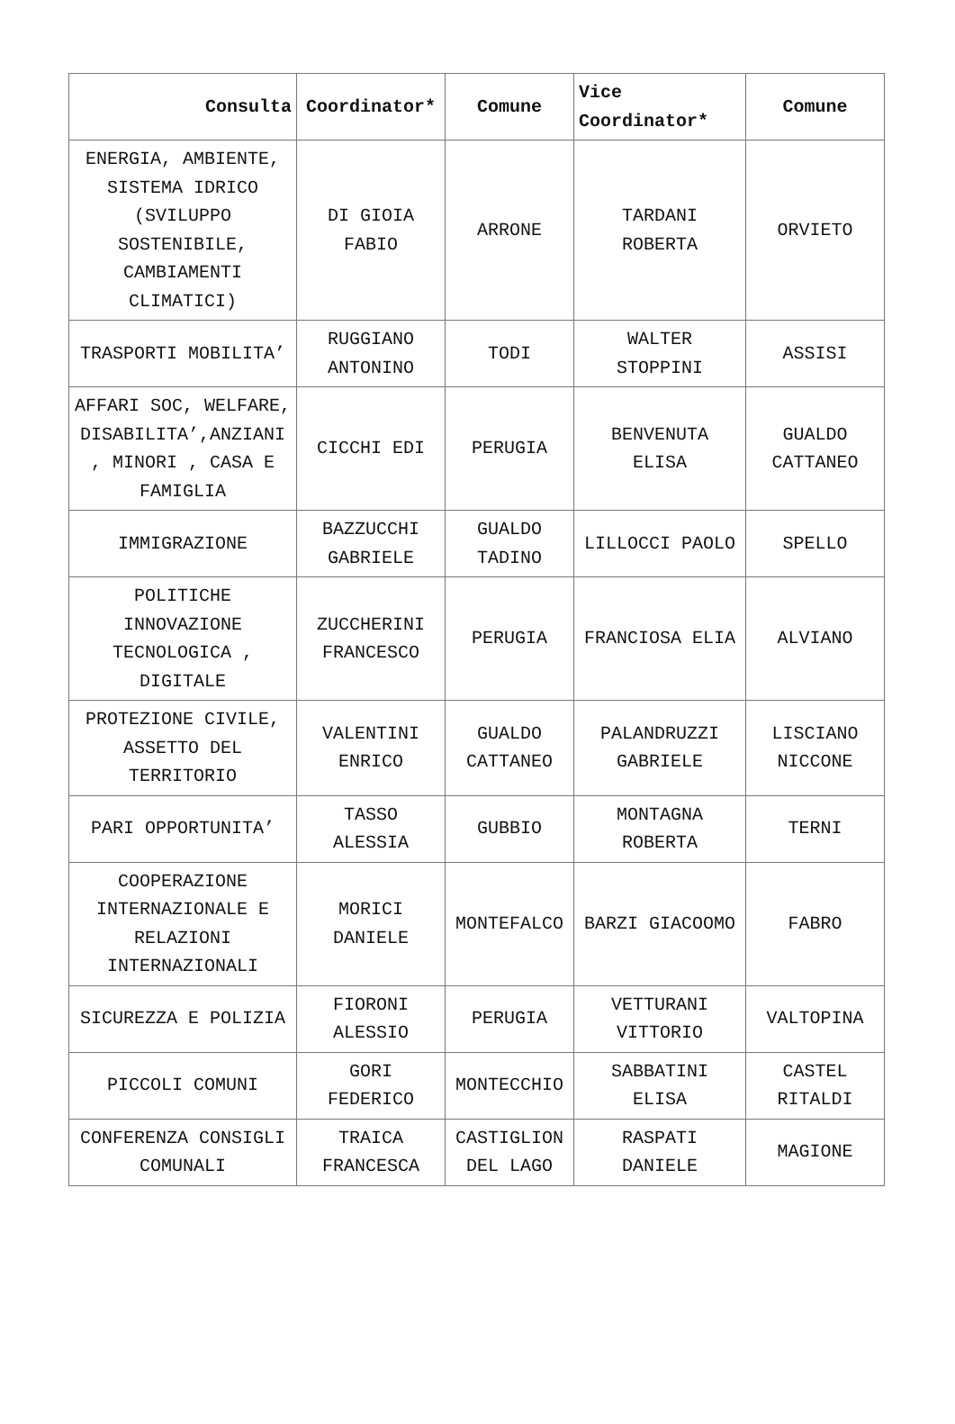| Consulta | Coordinator* | Comune | Vice Coordinator* | Comune |
| --- | --- | --- | --- | --- |
| ENERGIA, AMBIENTE, SISTEMA IDRICO (SVILUPPO SOSTENIBILE, CAMBIAMENTI CLIMATICI) | DI GIOIA FABIO | ARRONE | TARDANI ROBERTA | ORVIETO |
| TRASPORTI MOBILITA’ | RUGGIANO ANTONINO | TODI | WALTER STOPPINI | ASSISI |
| AFFARI SOC, WELFARE, DISABILITA’,ANZIANI , MINORI , CASA E FAMIGLIA | CICCHI EDI | PERUGIA | BENVENUTA ELISA | GUALDO CATTANEO |
| IMMIGRAZIONE | BAZZUCCHI GABRIELE | GUALDO TADINO | LILLOCCI PAOLO | SPELLO |
| POLITICHE INNOVAZIONE TECNOLOGICA , DIGITALE | ZUCCHERINI FRANCESCO | PERUGIA | FRANCIOSA ELIA | ALVIANO |
| PROTEZIONE CIVILE, ASSETTO DEL TERRITORIO | VALENTINI ENRICO | GUALDO CATTANEO | PALANDRUZZI GABRIELE | LISCIANO NICCONE |
| PARI OPPORTUNITA’ | TASSO ALESSIA | GUBBIO | MONTAGNA ROBERTA | TERNI |
| COOPERAZIONE INTERNAZIONALE E RELAZIONI INTERNAZIONALI | MORICI DANIELE | MONTEFALCO | BARZI GIACOOMO | FABRO |
| SICUREZZA E POLIZIA | FIORONI ALESSIO | PERUGIA | VETTURANI VITTORIO | VALTOPINA |
| PICCOLI COMUNI | GORI FEDERICO | MONTECCHIO | SABBATINI ELISA | CASTEL RITALDI |
| CONFERENZA CONSIGLI COMUNALI | TRAICA FRANCESCA | CASTIGLION DEL LAGO | RASPATI DANIELE | MAGIONE |